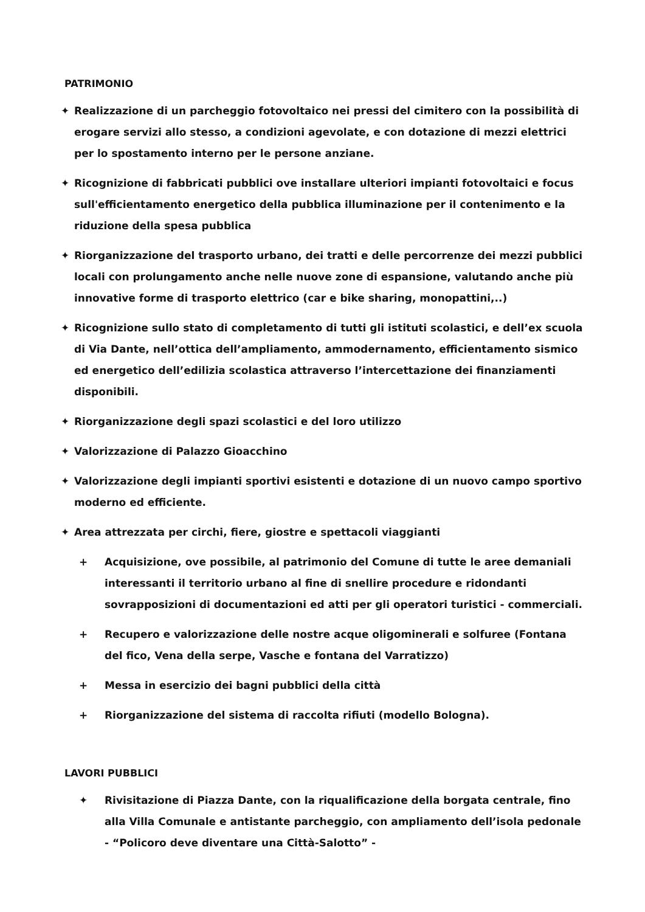PATRIMONIO
✦ Realizzazione di un parcheggio fotovoltaico nei pressi del cimitero con la possibilità di erogare servizi allo stesso, a condizioni agevolate, e con dotazione di mezzi elettrici per lo spostamento interno per le persone anziane.
✦ Ricognizione di fabbricati pubblici ove installare ulteriori impianti fotovoltaici e focus sull'efficientamento energetico della pubblica illuminazione per il contenimento e la riduzione della spesa pubblica
✦ Riorganizzazione del trasporto urbano, dei tratti e delle percorrenze dei mezzi pubblici locali con prolungamento anche nelle nuove zone di espansione, valutando anche più innovative forme di trasporto elettrico (car e bike sharing, monopattini,..)
✦ Ricognizione sullo stato di completamento di tutti gli istituti scolastici, e dell’ex scuola di Via Dante, nell’ottica dell’ampliamento, ammodernamento, efficientamento sismico ed energetico dell’edilizia scolastica attraverso l’intercettazione dei finanziamenti disponibili.
✦ Riorganizzazione degli spazi scolastici e del loro utilizzo
✦ Valorizzazione di Palazzo Gioacchino
✦ Valorizzazione degli impianti sportivi esistenti e dotazione di un nuovo campo sportivo moderno ed efficiente.
✦ Area attrezzata per circhi, fiere, giostre e spettacoli viaggianti
+ Acquisizione, ove possibile, al patrimonio del Comune di tutte le aree demaniali interessanti il territorio urbano al fine di snellire procedure e ridondanti sovrapposizioni di documentazioni ed atti per gli operatori turistici - commerciali.
+ Recupero e valorizzazione delle nostre acque oligominerali e solfuree (Fontana del fico, Vena della serpe, Vasche e fontana del Varratizzo)
+ Messa in esercizio dei bagni pubblici della città
+ Riorganizzazione del sistema di raccolta rifiuti (modello Bologna).
LAVORI PUBBLICI
✦ Rivisitazione di Piazza Dante, con la riqualificazione della borgata centrale, fino alla Villa Comunale e antistante parcheggio, con ampliamento dell’isola pedonale - “Policoro deve diventare una Città-Salotto” -